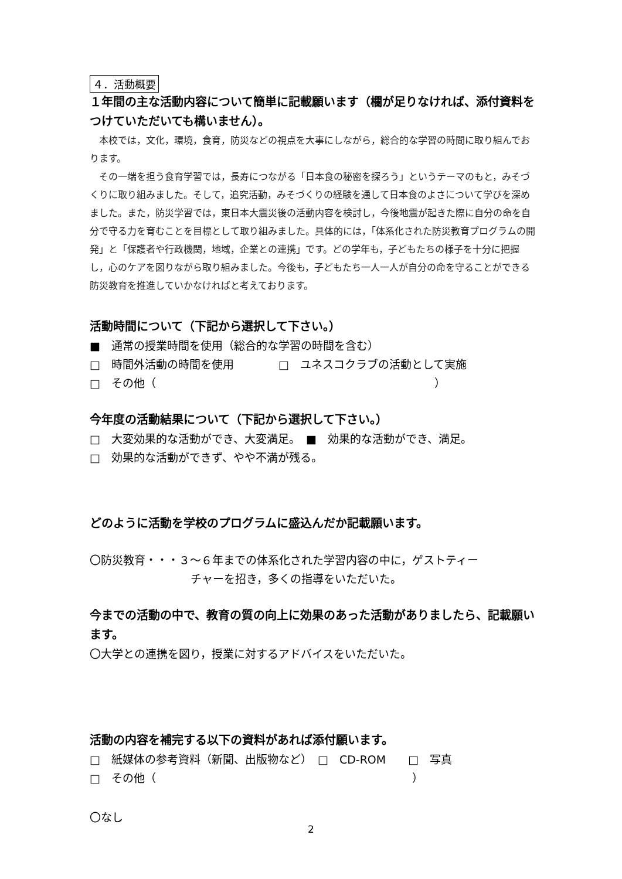４．活動概要
１年間の主な活動内容について簡単に記載願います（欄が足りなければ、添付資料をつけていただいても構いません）。
　本校では，文化，環境，食育，防災などの視点を大事にしながら，総合的な学習の時間に取り組んでおります。
　その一端を担う食育学習では，長寿につながる「日本食の秘密を探ろう」というテーマのもと，みそづくりに取り組みました。そして，追究活動，みそづくりの経験を通して日本食のよさについて学びを深めました。また，防災学習では，東日本大震災後の活動内容を検討し，今後地震が起きた際に自分の命を自分で守る力を育むことを目標として取り組みました。具体的には，「体系化された防災教育プログラムの開発」と「保護者や行政機関，地域，企業との連携」です。どの学年も，子どもたちの様子を十分に把握し，心のケアを図りながら取り組みました。今後も，子どもたち一人一人が自分の命を守ることができる防災教育を推進していかなければと考えております。
活動時間について（下記から選択して下さい。）
■　通常の授業時間を使用（総合的な学習の時間を含む）
□　時間外活動の時間を使用　　　　□　ユネスコクラブの活動として実施
□　その他（　　　　　　　　　　　　　　　　　　　　　　　　　）
今年度の活動結果について（下記から選択して下さい。）
□　大変効果的な活動ができ、大変満足。　■　効果的な活動ができ、満足。
□　効果的な活動ができず、やや不満が残る。
どのように活動を学校のプログラムに盛込んだか記載願います。
〇防災教育・・・３～６年までの体系化された学習内容の中に，ゲストティー
チャーを招き，多くの指導をいただいた。
今までの活動の中で、教育の質の向上に効果のあった活動がありましたら、記載願います。
〇大学との連携を図り，授業に対するアドバイスをいただいた。
活動の内容を補完する以下の資料があれば添付願います。
□　紙媒体の参考資料（新聞、出版物など）　□　CD-ROM　　□　写真
□　その他（　　　　　　　　　　　　　　　　　　　　　　　）
〇なし
2